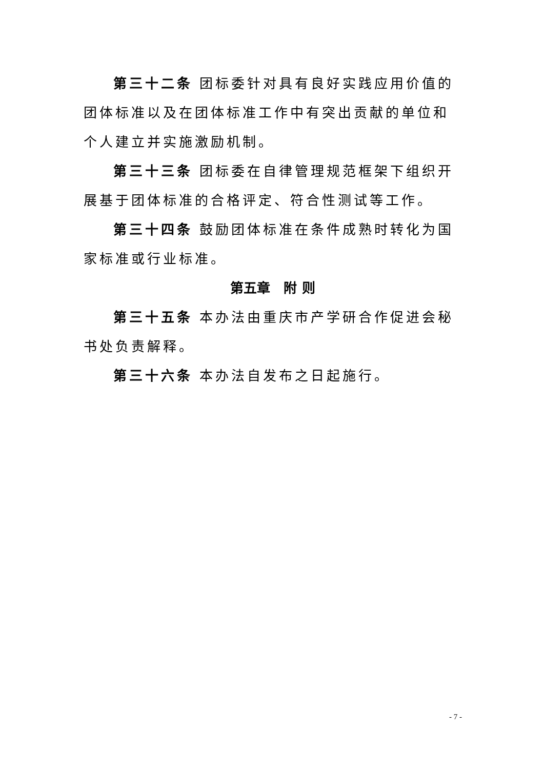第三十二条 团标委针对具有良好实践应用价值的团体标准以及在团体标准工作中有突出贡献的单位和个人建立并实施激励机制。
第三十三条 团标委在自律管理规范框架下组织开展基于团体标准的合格评定、符合性测试等工作。
第三十四条 鼓励团体标准在条件成熟时转化为国家标准或行业标准。
第五章　附 则
第三十五条 本办法由重庆市产学研合作促进会秘书处负责解释。
第三十六条 本办法自发布之日起施行。
- 7 -